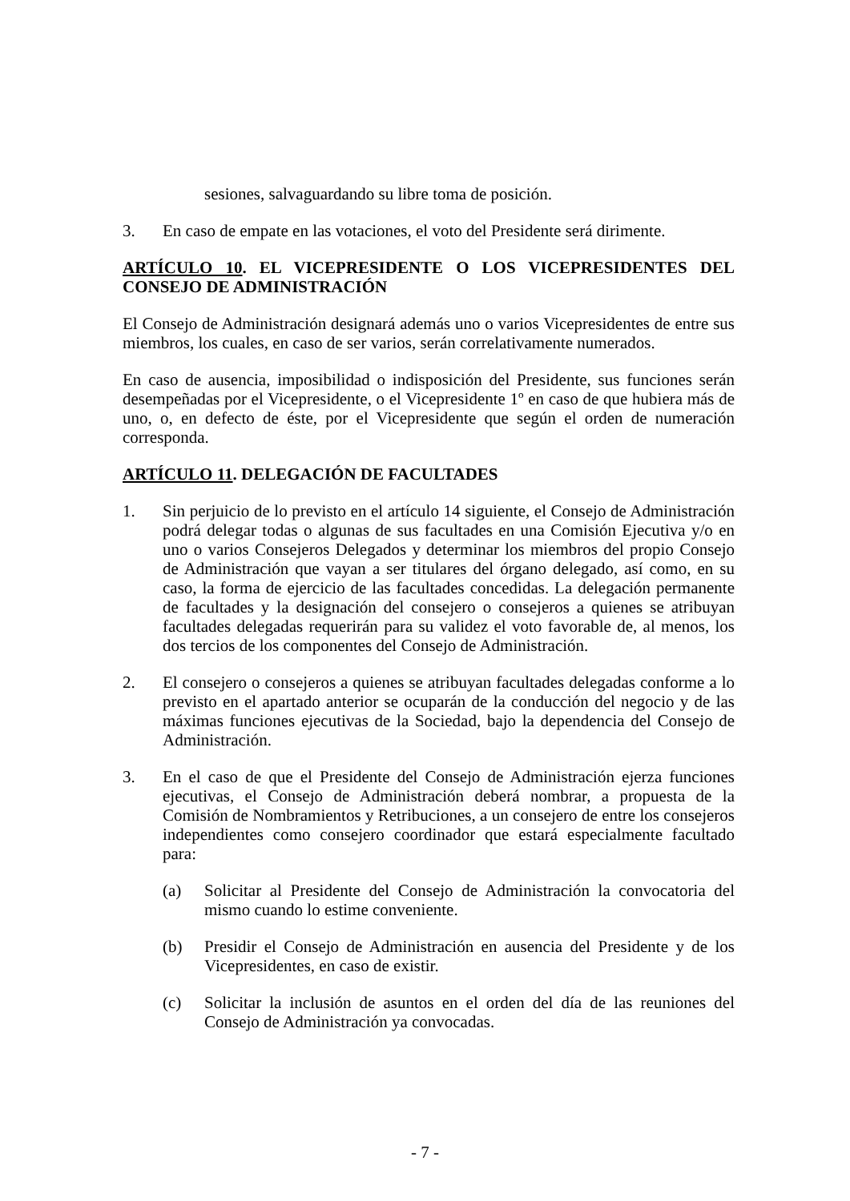sesiones, salvaguardando su libre toma de posición.
3. En caso de empate en las votaciones, el voto del Presidente será dirimente.
ARTÍCULO 10. EL VICEPRESIDENTE O LOS VICEPRESIDENTES DEL CONSEJO DE ADMINISTRACIÓN
El Consejo de Administración designará además uno o varios Vicepresidentes de entre sus miembros, los cuales, en caso de ser varios, serán correlativamente numerados.
En caso de ausencia, imposibilidad o indisposición del Presidente, sus funciones serán desempeñadas por el Vicepresidente, o el Vicepresidente 1º en caso de que hubiera más de uno, o, en defecto de éste, por el Vicepresidente que según el orden de numeración corresponda.
ARTÍCULO 11. DELEGACIÓN DE FACULTADES
1. Sin perjuicio de lo previsto en el artículo 14 siguiente, el Consejo de Administración podrá delegar todas o algunas de sus facultades en una Comisión Ejecutiva y/o en uno o varios Consejeros Delegados y determinar los miembros del propio Consejo de Administración que vayan a ser titulares del órgano delegado, así como, en su caso, la forma de ejercicio de las facultades concedidas. La delegación permanente de facultades y la designación del consejero o consejeros a quienes se atribuyan facultades delegadas requerirán para su validez el voto favorable de, al menos, los dos tercios de los componentes del Consejo de Administración.
2. El consejero o consejeros a quienes se atribuyan facultades delegadas conforme a lo previsto en el apartado anterior se ocuparán de la conducción del negocio y de las máximas funciones ejecutivas de la Sociedad, bajo la dependencia del Consejo de Administración.
3. En el caso de que el Presidente del Consejo de Administración ejerza funciones ejecutivas, el Consejo de Administración deberá nombrar, a propuesta de la Comisión de Nombramientos y Retribuciones, a un consejero de entre los consejeros independientes como consejero coordinador que estará especialmente facultado para:
(a) Solicitar al Presidente del Consejo de Administración la convocatoria del mismo cuando lo estime conveniente.
(b) Presidir el Consejo de Administración en ausencia del Presidente y de los Vicepresidentes, en caso de existir.
(c) Solicitar la inclusión de asuntos en el orden del día de las reuniones del Consejo de Administración ya convocadas.
- 7 -